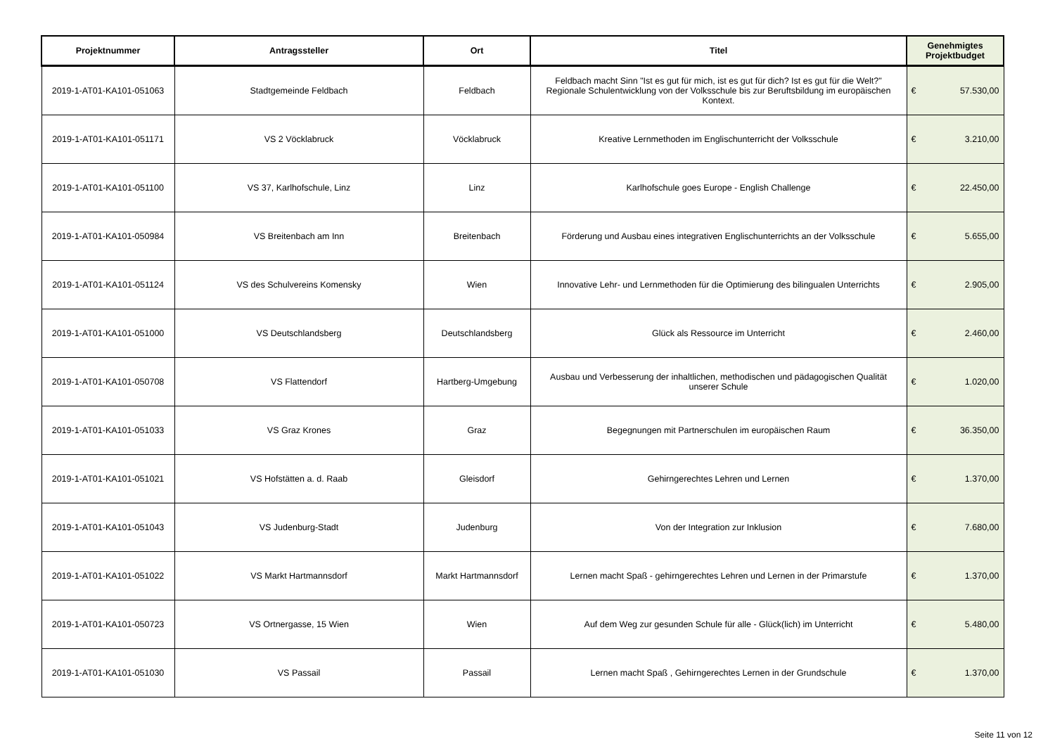| Projektnummer | Antragssteller | Ort | Titel | Genehmigtes Projektbudget |
| --- | --- | --- | --- | --- |
| 2019-1-AT01-KA101-051063 | Stadtgemeinde Feldbach | Feldbach | Feldbach macht Sinn "Ist es gut für mich, ist es gut für dich? Ist es gut für die Welt?" Regionale Schulentwicklung von der Volksschule bis zur Beruftsbildung im europäischen Kontext. | € 57.530,00 |
| 2019-1-AT01-KA101-051171 | VS 2 Vöcklabruck | Vöcklabruck | Kreative Lernmethoden im Englischunterricht der Volksschule | € 3.210,00 |
| 2019-1-AT01-KA101-051100 | VS 37, Karlhofschule, Linz | Linz | Karlhofschule goes Europe - English Challenge | € 22.450,00 |
| 2019-1-AT01-KA101-050984 | VS Breitenbach am Inn | Breitenbach | Förderung und Ausbau eines integrativen Englischunterrichts an der Volksschule | € 5.655,00 |
| 2019-1-AT01-KA101-051124 | VS des Schulvereins Komensky | Wien | Innovative Lehr- und Lernmethoden für die Optimierung des bilingualen Unterrichts | € 2.905,00 |
| 2019-1-AT01-KA101-051000 | VS Deutschlandsberg | Deutschlandsberg | Glück als Ressource im Unterricht | € 2.460,00 |
| 2019-1-AT01-KA101-050708 | VS Flattendorf | Hartberg-Umgebung | Ausbau und Verbesserung der inhaltlichen, methodischen und pädagogischen Qualität unserer Schule | € 1.020,00 |
| 2019-1-AT01-KA101-051033 | VS Graz Krones | Graz | Begegnungen mit Partnerschulen im europäischen Raum | € 36.350,00 |
| 2019-1-AT01-KA101-051021 | VS Hofstätten a. d. Raab | Gleisdorf | Gehirngerechtes Lehren und Lernen | € 1.370,00 |
| 2019-1-AT01-KA101-051043 | VS Judenburg-Stadt | Judenburg | Von der Integration zur Inklusion | € 7.680,00 |
| 2019-1-AT01-KA101-051022 | VS Markt Hartmannsdorf | Markt Hartmannsdorf | Lernen macht Spaß - gehirngerechtes Lehren und Lernen in der Primarstufe | € 1.370,00 |
| 2019-1-AT01-KA101-050723 | VS Ortnergasse, 15 Wien | Wien | Auf dem Weg zur gesunden Schule für alle - Glück(lich) im Unterricht | € 5.480,00 |
| 2019-1-AT01-KA101-051030 | VS Passail | Passail | Lernen macht Spaß , Gehirngerechtes Lernen in der Grundschule | € 1.370,00 |
Seite 11 von 12